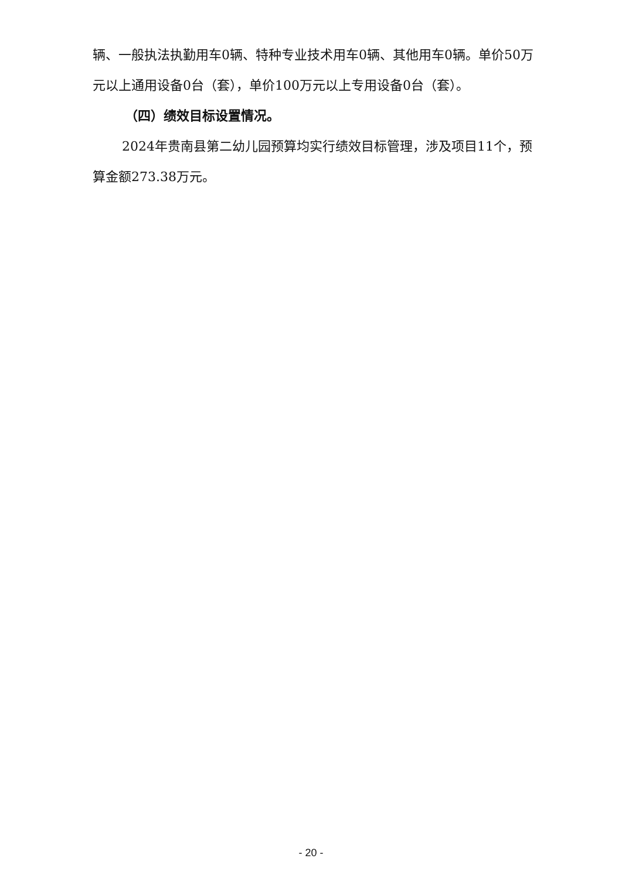辆、一般执法执勤用车0辆、特种专业技术用车0辆、其他用车0辆。单价50万元以上通用设备0台（套），单价100万元以上专用设备0台（套）。
（四）绩效目标设置情况。
2024年贵南县第二幼儿园预算均实行绩效目标管理，涉及项目11个，预算金额273.38万元。
- 20 -